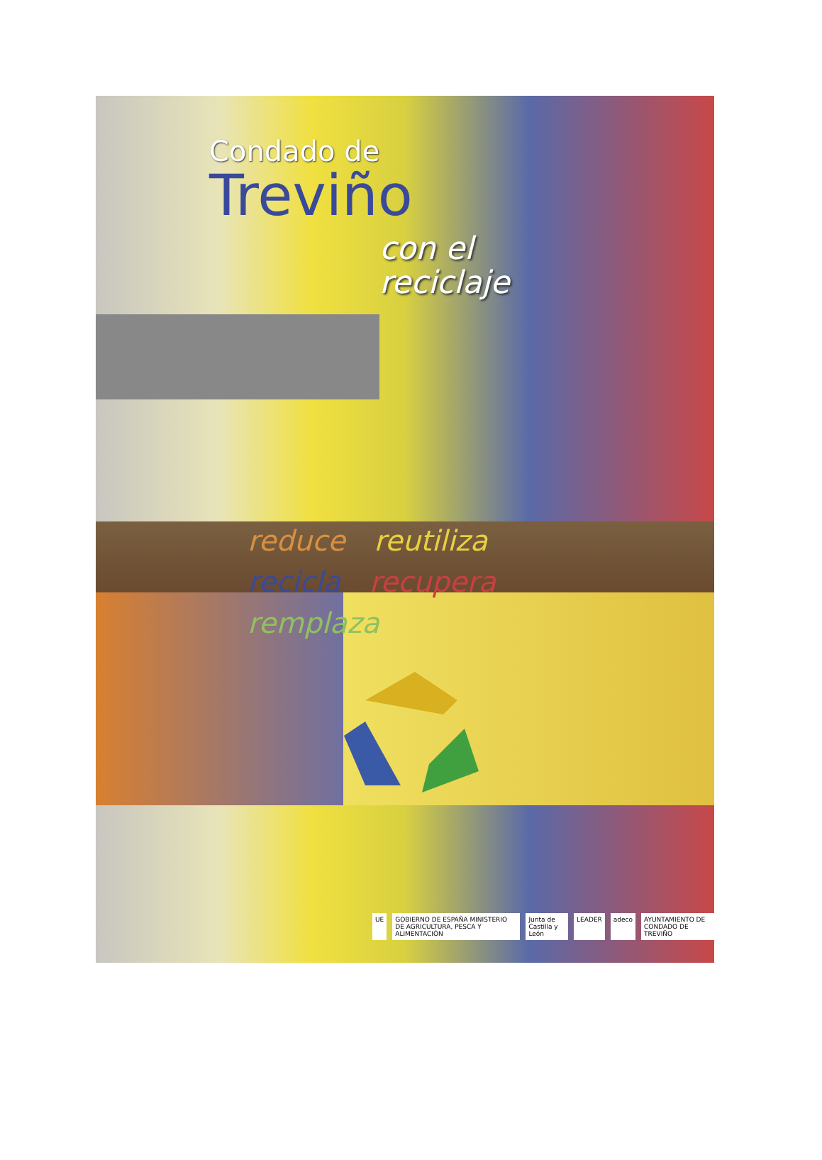Condado de
Treviño
con el
reciclaje
reduce reutiliza recicla recupera remplaza
UE GOBIERNO DE ESPAÑA MINISTERIO DE AGRICULTURA, PESCA Y ALIMENTACIÓN
Junta de Castilla y León LEADER adeco AYUNTAMIENTO DE CONDADO DE TREVIÑO